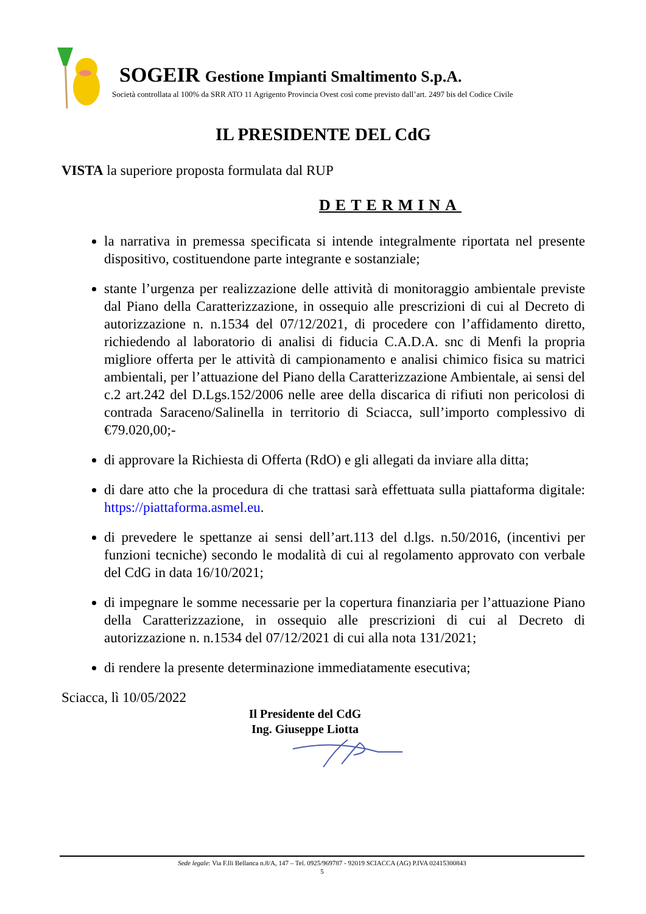SOGEIR Gestione Impianti Smaltimento S.p.A.
Società controllata al 100% da SRR ATO 11 Agrigento Provincia Ovest così come previsto dall’art. 2497 bis del Codice Civile
IL PRESIDENTE DEL CdG
VISTA la superiore proposta formulata dal RUP
DETERMINA
la narrativa in premessa specificata si intende integralmente riportata nel presente dispositivo, costituendone parte integrante e sostanziale;
stante l’urgenza per realizzazione delle attività di monitoraggio ambientale previste dal Piano della Caratterizzazione, in ossequio alle prescrizioni di cui al Decreto di autorizzazione n. n.1534 del 07/12/2021, di procedere con l’affidamento diretto, richiedendo al laboratorio di analisi di fiducia C.A.D.A. snc di Menfi la propria migliore offerta per le attività di campionamento e analisi chimico fisica su matrici ambientali, per l’attuazione del Piano della Caratterizzazione Ambientale, ai sensi del c.2 art.242 del D.Lgs.152/2006 nelle aree della discarica di rifiuti non pericolosi di contrada Saraceno/Salinella in territorio di Sciacca, sull’importo complessivo di €79.020,00;-
di approvare la Richiesta di Offerta (RdO) e gli allegati da inviare alla ditta;
di dare atto che la procedura di che trattasi sarà effettuata sulla piattaforma digitale: https://piattaforma.asmel.eu.
di prevedere le spettanze ai sensi dell’art.113 del d.lgs. n.50/2016, (incentivi per funzioni tecniche) secondo le modalità di cui al regolamento approvato con verbale del CdG in data 16/10/2021;
di impegnare le somme necessarie per la copertura finanziaria per l’attuazione Piano della Caratterizzazione, in ossequio alle prescrizioni di cui al Decreto di autorizzazione n. n.1534 del 07/12/2021 di cui alla nota 131/2021;
di rendere la presente determinazione immediatamente esecutiva;
Sciacca, lì 10/05/2022
Il Presidente del CdG
Ing. Giuseppe Liotta
Sede legale: Via F.lli Bellanca n.8/A, 147 – Tel. 0925/969787 - 92019 SCIACCA (AG) P.IVA 02415300843
5